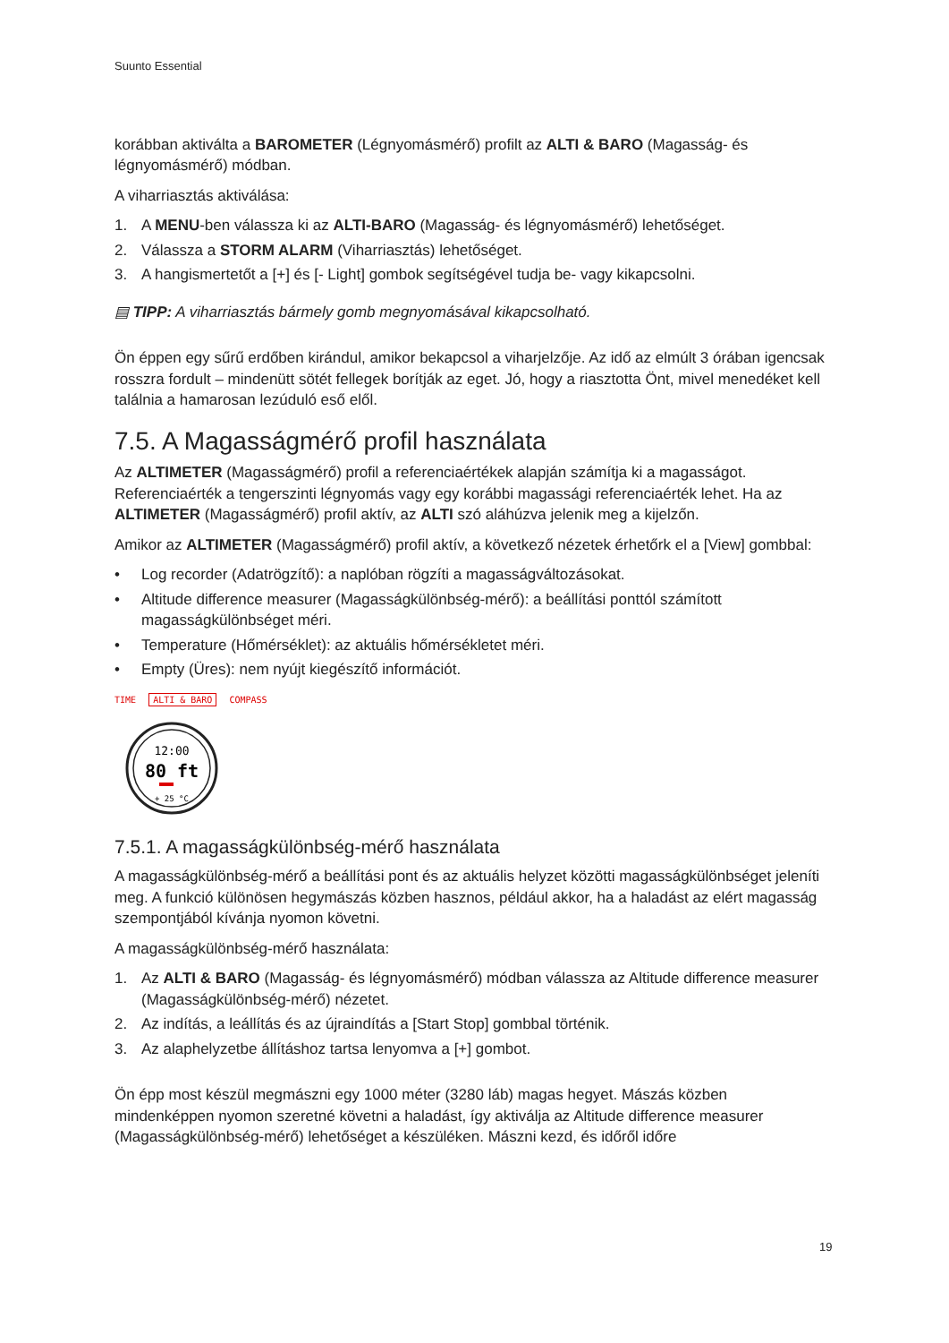Suunto Essential
korábban aktiválta a BAROMETER (Légnyomásmérő) profilt az ALTI & BARO (Magasság- és légnyomásmérő) módban.
A viharriasztás aktiválása:
1. A MENU-ben válassza ki az ALTI-BARO (Magasság- és légnyomásmérő) lehetőséget.
2. Válassza a STORM ALARM (Viharriasztás) lehetőséget.
3. A hangismertetőt a [+] és [- Light] gombok segítségével tudja be- vagy kikapcsolni.
▤ TIPP: A viharriasztás bármely gomb megnyomásával kikapcsolható.
Ön éppen egy sűrű erdőben kirándul, amikor bekapcsol a viharjelzője. Az idő az elmúlt 3 órában igencsak rosszra fordult – mindenütt sötét fellegek borítják az eget. Jó, hogy a riasztotta Önt, mivel menedéket kell találnia a hamarosan lezúduló eső elől.
7.5. A Magasságmérő profil használata
Az ALTIMETER (Magasságmérő) profil a referenciaértékek alapján számítja ki a magasságot. Referenciaérték a tengerszinti légnyomás vagy egy korábbi magassági referenciaérték lehet. Ha az ALTIMETER (Magasságmérő) profil aktív, az ALTI szó aláhúzva jelenik meg a kijelzőn.
Amikor az ALTIMETER (Magasságmérő) profil aktív, a következő nézetek érhetőrk el a [View] gombbal:
• Log recorder (Adatrögzítő): a naplóban rögzíti a magasságváltozásokat.
• Altitude difference measurer (Magasságkülönbség-mérő): a beállítási ponttól számított magasságkülönbséget méri.
• Temperature (Hőmérséklet): az aktuális hőmérsékletet méri.
• Empty (Üres): nem nyújt kiegészítő információt.
TIME ALTI & BARO COMPASS
12:00
80 ft
+ 25 °C
7.5.1. A magasságkülönbség-mérő használata
A magasságkülönbség-mérő a beállítási pont és az aktuális helyzet közötti magasságkülönbséget jeleníti meg. A funkció különösen hegymászás közben hasznos, például akkor, ha a haladást az elért magasság szempontjából kívánja nyomon követni.
A magasságkülönbség-mérő használata:
1. Az ALTI & BARO (Magasság- és légnyomásmérő) módban válassza az Altitude difference measurer (Magasságkülönbség-mérő) nézetet.
2. Az indítás, a leállítás és az újraindítás a [Start Stop] gombbal történik.
3. Az alaphelyzetbe állításhoz tartsa lenyomva a [+] gombot.
Ön épp most készül megmászni egy 1000 méter (3280 láb) magas hegyet. Mászás közben mindenképpen nyomon szeretné követni a haladást, így aktiválja az Altitude difference measurer (Magasságkülönbség-mérő) lehetőséget a készüléken. Mászni kezd, és időről időre
19